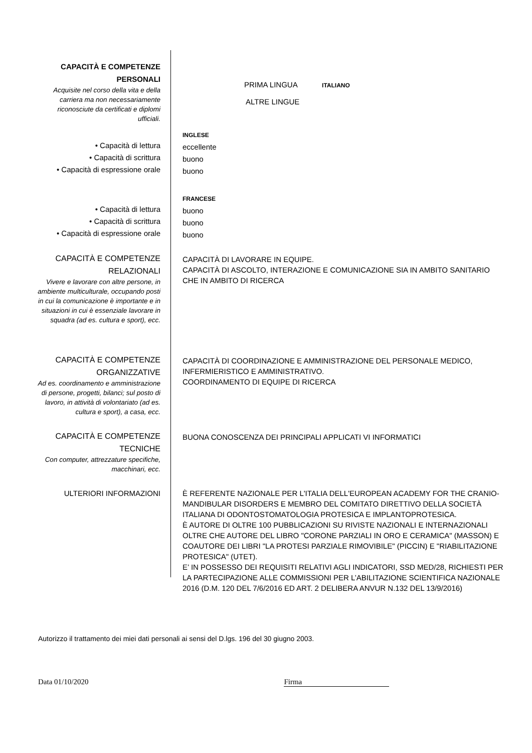| CAPACITÀ E COMPETENZE PERSONALI Acquisite nel corso della vita e della carriera ma non necessariamente riconosciute da certificati e diplomi ufficiali. | PRIMA LINGUA ITALIANO ALTRE LINGUE |
| • Capacità di lettura • Capacità di scrittura • Capacità di espressione orale | INGLESE eccellente buono buono |
| • Capacità di lettura • Capacità di scrittura • Capacità di espressione orale | FRANCESE buono buono buono |
| CAPACITÀ E COMPETENZE RELAZIONALI Vivere e lavorare con altre persone, in ambiente multiculturale, occupando posti in cui la comunicazione è importante e in situazioni in cui è essenziale lavorare in squadra (ad es. cultura e sport), ecc. | CAPACITÀ DI LAVORARE IN EQUIPE. CAPACITÀ DI ASCOLTO, INTERAZIONE E COMUNICAZIONE SIA IN AMBITO SANITARIO CHE IN AMBITO DI RICERCA |
| CAPACITÀ E COMPETENZE ORGANIZZATIVE Ad es. coordinamento e amministrazione di persone, progetti, bilanci; sul posto di lavoro, in attività di volontariato (ad es. cultura e sport), a casa, ecc. | CAPACITÀ DI COORDINAZIONE E AMMINISTRAZIONE DEL PERSONALE MEDICO, INFERMIERISTICO E AMMINISTRATIVO. COORDINAMENTO DI EQUIPE DI RICERCA |
| CAPACITÀ E COMPETENZE TECNICHE Con computer, attrezzature specifiche, macchinari, ecc. | BUONA CONOSCENZA DEI PRINCIPALI APPLICATI VI INFORMATICI |
| ULTERIORI INFORMAZIONI | È REFERENTE NAZIONALE PER L'ITALIA DELL'EUROPEAN ACADEMY FOR THE CRANIO-MANDIBULAR DISORDERS E MEMBRO DEL COMITATO DIRETTIVO DELLA SOCIETÀ ITALIANA DI ODONTOSTOMATOLOGIA PROTESICA E IMPLANTOPROTESICA. È AUTORE DI OLTRE 100 PUBBLICAZIONI SU RIVISTE NAZIONALI E INTERNAZIONALI OLTRE CHE AUTORE DEL LIBRO "CORONE PARZIALI IN ORO E CERAMICA" (MASSON) E COAUTORE DEI LIBRI "LA PROTESI PARZIALE RIMOVIBILE" (PICCIN) E "RIABILITAZIONE PROTESICA" (UTET). E’ IN POSSESSO DEI REQUISITI RELATIVI AGLI INDICATORI, SSD MED/28, RICHIESTI PER LA PARTECIPAZIONE ALLE COMMISSIONI PER L’ABILITAZIONE SCIENTIFICA NAZIONALE 2016 (D.M. 120 DEL 7/6/2016 ED ART. 2 DELIBERA ANVUR N.132 DEL 13/9/2016) |
Autorizzo il trattamento dei miei dati personali ai sensi del D.lgs. 196 del 30 giugno 2003.
Data 01/10/2020 Firma